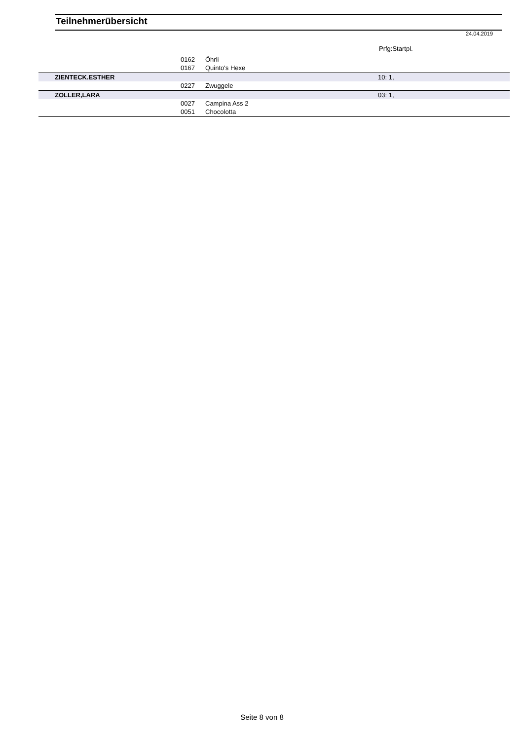Teilnehmerübersicht
24.04.2019
Prfg:Startpl.
| | 0162 | Öhrli | |
| | 0167 | Quinto's Hexe | |
| ZIENTECK.ESTHER | | | 10: 1, |
| | 0227 | Zwuggele | |
| ZOLLER,LARA | | | 03: 1, |
| | 0027 | Campina Ass 2 | |
| | 0051 | Chocolotta | |
Seite 8 von 8